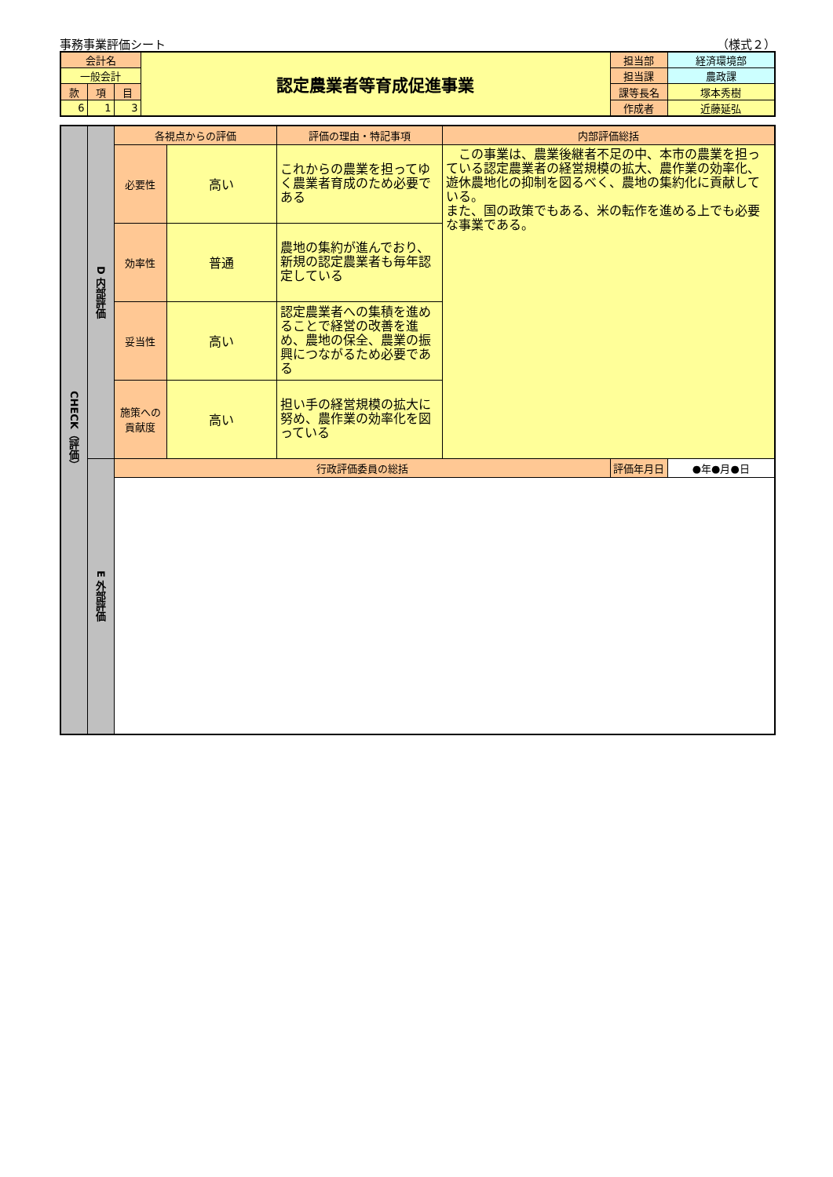事務事業評価シート （様式２）
| 会計名 | | | 認定農業者等育成促進事業 | 担当部 | 経済環境部 |
| 一般会計 | | | | 担当課 | 農政課 |
| 款 | 項 | 目 | | 課等長名 | 塚本秀樹 |
| 6 | 1 | 3 | | 作成者 | 近藤延弘 |
| CHECK（評価） | D 内部評価 | 各視点からの評価 | | 評価の理由・特記事項 | 内部評価総括 | | |
| | | 必要性 | 高い | これからの農業を担ってゆく農業者育成のため必要である | この事業は、農業後継者不足の中、本市の農業を担っている認定農業者の経営規模の拡大、農作業の効率化、遊休農地化の抑制を図るべく、農地の集約化に貢献している。 また、国の政策でもある、米の転作を進める上でも必要な事業である。 | | |
| | | 効率性 | 普通 | 農地の集約が進んでおり、新規の認定農業者も毎年認定している | | | |
| | | 妥当性 | 高い | 認定農業者への集積を進めることで経営の改善を進め、農地の保全、農業の振興につながるため必要である | | | |
| | | 施策への貢献度 | 高い | 担い手の経営規模の拡大に努め、農作業の効率化を図っている | | | |
| | E 外部評価 | 行政評価委員の総括 | | | | 評価年月日 | ●年●月●日 |